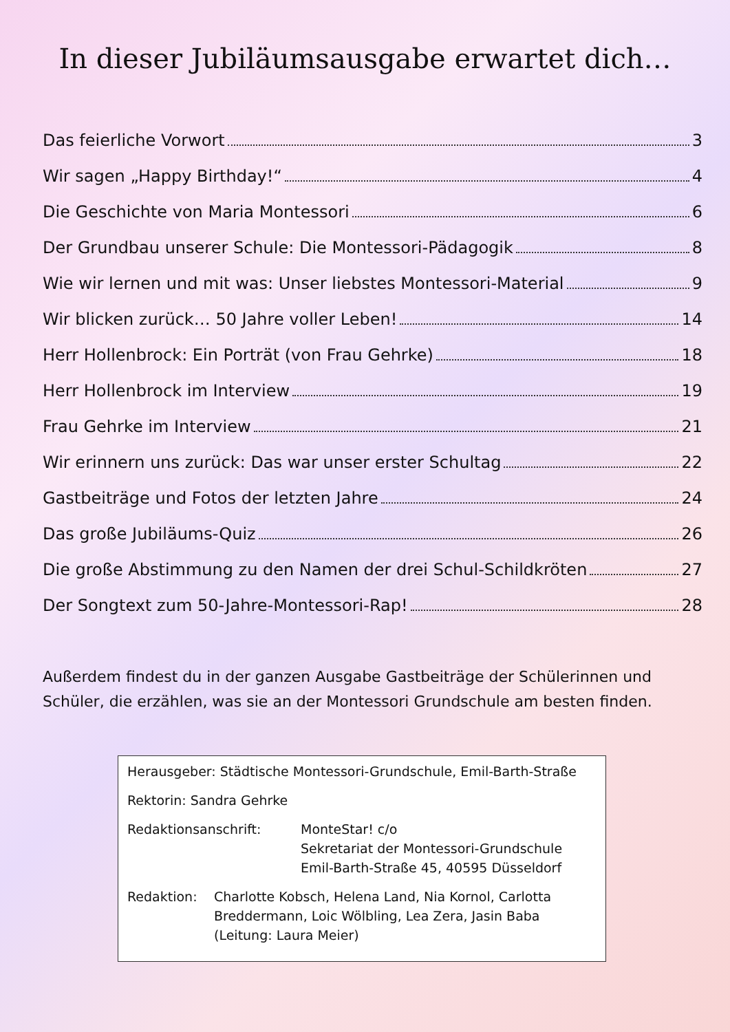In dieser Jubiläumsausgabe erwartet dich…
Das feierliche Vorwort 3
Wir sagen „Happy Birthday!“ 4
Die Geschichte von Maria Montessori 6
Der Grundbau unserer Schule: Die Montessori-Pädagogik 8
Wie wir lernen und mit was: Unser liebstes Montessori-Material 9
Wir blicken zurück… 50 Jahre voller Leben! 14
Herr Hollenbrock: Ein Porträt (von Frau Gehrke) 18
Herr Hollenbrock im Interview 19
Frau Gehrke im Interview 21
Wir erinnern uns zurück: Das war unser erster Schultag 22
Gastbeiträge und Fotos der letzten Jahre 24
Das große Jubiläums-Quiz 26
Die große Abstimmung zu den Namen der drei Schul-Schildkröten 27
Der Songtext zum 50-Jahre-Montessori-Rap! 28
Außerdem findest du in der ganzen Ausgabe Gastbeiträge der Schülerinnen und Schüler, die erzählen, was sie an der Montessori Grundschule am besten finden.
Herausgeber: Städtische Montessori-Grundschule, Emil-Barth-Straße
Rektorin: Sandra Gehrke
Redaktionsanschrift: MonteStar! c/o
Sekretariat der Montessori-Grundschule
Emil-Barth-Straße 45, 40595 Düsseldorf
Redaktion: Charlotte Kobsch, Helena Land, Nia Kornol, Carlotta Breddermann, Loic Wölbling, Lea Zera, Jasin Baba (Leitung: Laura Meier)